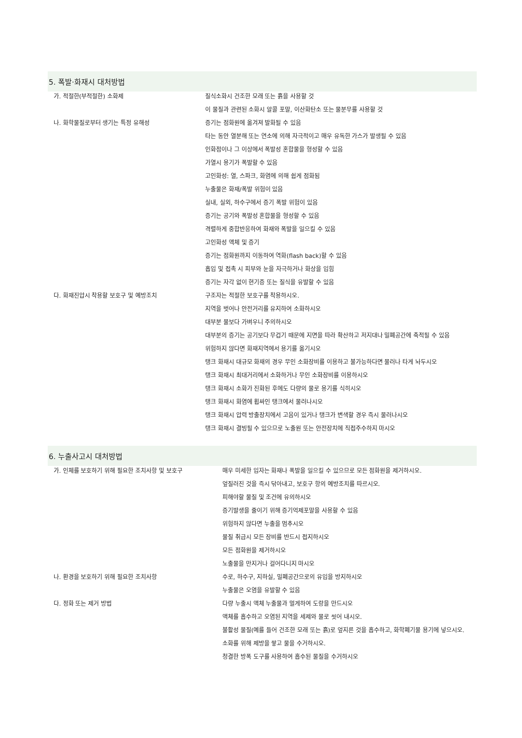5. 폭발·화재시 대처방법
| 가. 적절한(부적절한) 소화제 | 질식소화시 건조한 모래 또는 흙을 사용할 것 |
| | 이 물질과 관련된 소화시 알콜 포말, 이산화탄소 또는 물분무를 사용할 것 |
| 나. 화학물질로부터 생기는 특정 유해성 | 증기는 점화원에 옮겨져 발화될 수 있음 |
| | 타는 동안 열분해 또는 연소에 의해 자극적이고 매우 유독한 가스가 발생될 수 있음 |
| | 인화점이나 그 이상에서 폭발성 혼합물을 형성할 수 있음 |
| | 가열시 용기가 폭발할 수 있음 |
| | 고인화성: 열, 스파크, 화염에 의해 쉽게 점화됨 |
| | 누출물은 화재/폭발 위험이 있음 |
| | 실내, 실외, 하수구에서 증기 폭발 위험이 있음 |
| | 증기는 공기와 폭발성 혼합물을 형성할 수 있음 |
| | 격렬하게 중합반응하여 화재와 폭발을 일으킬 수 있음 |
| | 고인화성 액체 및 증기 |
| | 증기는 점화원까지 이동하여 역화(flash back)할 수 있음 |
| | 흡입 및 접촉 시 피부와 눈을 자극하거나 화상을 입힘 |
| | 증기는 자각 없이 현기증 또는 질식을 유발할 수 있음 |
| 다. 화재진압시 착용할 보호구 및 예방조치 | 구조자는 적절한 보호구를 착용하시오. |
| | 지역을 벗어나 안전거리를 유지하여 소화하시오 |
| | 대부분 물보다 가벼우니 주의하시오 |
| | 대부분의 증기는 공기보다 무겁기 때문에 지면을 따라 확산하고 저지대나 밀폐공간에 축적될 수 있음 |
| | 위험하지 않다면 화재지역에서 용기를 옮기시오 |
| | 탱크 화재시 대규모 화재의 경우 무인 소화장비를 이용하고 불가능하다면 물러나 타게 놔두시오 |
| | 탱크 화재시 최대거리에서 소화하거나 무인 소화장비를 이용하시오 |
| | 탱크 화재시 소화가 진화된 후에도 다량의 물로 용기를 식히시오 |
| | 탱크 화재시 화염에 휩싸인 탱크에서 물러나시오 |
| | 탱크 화재시 압력 방출장치에서 고음이 있거나 탱크가 변색할 경우 즉시 물러나시오 |
| | 탱크 화재시 결빙될 수 있으므로 노출원 또는 안전장치에 직접주수하지 마시오 |
6. 누출사고시 대처방법
| 가. 인체를 보호하기 위해 필요한 조치사항 및 보호구 | 매우 미세한 입자는 화재나 폭발을 일으킬 수 있으므로 모든 점화원을 제거하시오. |
| | 엎질러진 것을 즉시 닦아내고, 보호구 항의 예방조치를 따르시오. |
| | 피해야할 물질 및 조건에 유의하시오 |
| | 증기발생을 줄이기 위해 증기억제포말을 사용할 수 있음 |
| | 위험하지 않다면 누출을 멈추시오 |
| | 물질 취급시 모든 장비를 반드시 접지하시오 |
| | 모든 점화원을 제거하시오 |
| | 노출물을 만지거나 걸어다니지 마시오 |
| 나. 환경을 보호하기 위해 필요한 조치사항 | 수로, 하수구, 지하실, 밀폐공간으로의 유입을 방지하시오 |
| | 누출물은 오염을 유발할 수 있음 |
| 다. 정화 또는 제거 방법 | 다량 누출시 액체 누출물과 멀게하여 도랑을 만드시오 |
| | 액체를 흡수하고 오염된 지역을 세제와 물로 씻어 내시오. |
| | 불활성 물질(예를 들어 건조한 모래 또는 흙)로 엎지른 것을 흡수하고, 화학폐기물 용기에 넣으시오. |
| | 소화를 위해 제방을 쌓고 물을 수거하시오. |
| | 청결한 방폭 도구를 사용하여 흡수된 물질을 수거하시오 |